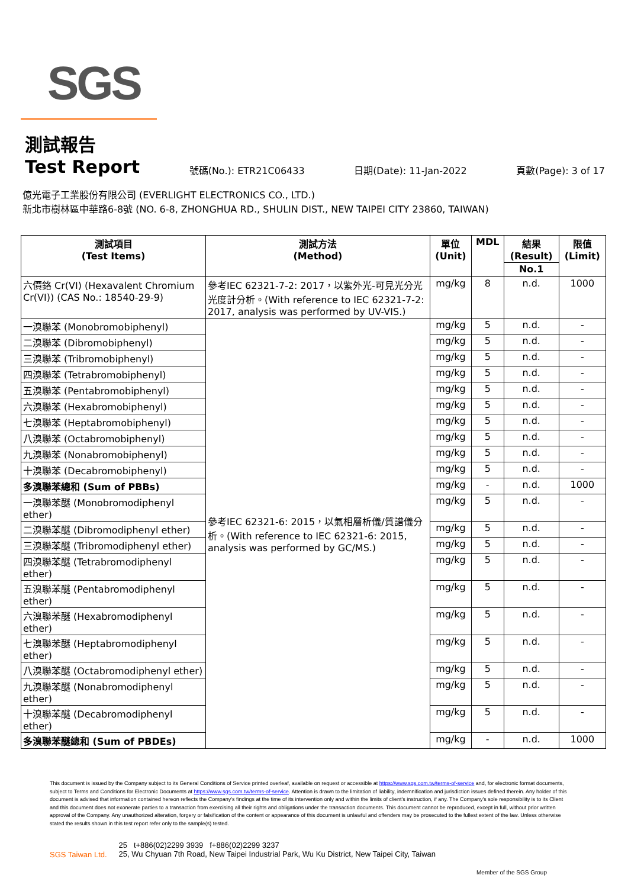SGS
測試報告
Test Report
號碼(No.): ETR21C06433 日期(Date): 11-Jan-2022 頁數(Page): 3 of 17
億光電子工業股份有限公司 (EVERLIGHT ELECTRONICS CO., LTD.)
新北市樹林區中華路6-8號 (NO. 6-8, ZHONGHUA RD., SHULIN DIST., NEW TAIPEI CITY 23860, TAIWAN)
| 測試項目 (Test Items) | 測試方法 (Method) | 單位 (Unit) | MDL | 結果 (Result) | 限值 (Limit) |
| --- | --- | --- | --- | --- | --- |
| | | | | No.1 | |
| 六價鉻 Cr(VI) (Hexavalent Chromium Cr(VI)) (CAS No.: 18540-29-9) | 參考IEC 62321-7-2: 2017，以紫外光-可見光分光光度計分析。(With reference to IEC 62321-7-2: 2017, analysis was performed by UV-VIS.) | mg/kg | 8 | n.d. | 1000 |
| 一溴聯苯 (Monobromobiphenyl) | 參考IEC 62321-6: 2015，以氣相層析儀/質譜儀分析。(With reference to IEC 62321-6: 2015, analysis was performed by GC/MS.) | mg/kg | 5 | n.d. | - |
| 二溴聯苯 (Dibromobiphenyl) | | mg/kg | 5 | n.d. | - |
| 三溴聯苯 (Tribromobiphenyl) | | mg/kg | 5 | n.d. | - |
| 四溴聯苯 (Tetrabromobiphenyl) | | mg/kg | 5 | n.d. | - |
| 五溴聯苯 (Pentabromobiphenyl) | | mg/kg | 5 | n.d. | - |
| 六溴聯苯 (Hexabromobiphenyl) | | mg/kg | 5 | n.d. | - |
| 七溴聯苯 (Heptabromobiphenyl) | | mg/kg | 5 | n.d. | - |
| 八溴聯苯 (Octabromobiphenyl) | | mg/kg | 5 | n.d. | - |
| 九溴聯苯 (Nonabromobiphenyl) | | mg/kg | 5 | n.d. | - |
| 十溴聯苯 (Decabromobiphenyl) | | mg/kg | 5 | n.d. | - |
| 多溴聯苯總和 (Sum of PBBs) | | mg/kg | - | n.d. | 1000 |
| 一溴聯苯醚 (Monobromodiphenyl ether) | | mg/kg | 5 | n.d. | - |
| 二溴聯苯醚 (Dibromodiphenyl ether) | | mg/kg | 5 | n.d. | - |
| 三溴聯苯醚 (Tribromodiphenyl ether) | | mg/kg | 5 | n.d. | - |
| 四溴聯苯醚 (Tetrabromodiphenyl ether) | | mg/kg | 5 | n.d. | - |
| 五溴聯苯醚 (Pentabromodiphenyl ether) | | mg/kg | 5 | n.d. | - |
| 六溴聯苯醚 (Hexabromodiphenyl ether) | | mg/kg | 5 | n.d. | - |
| 七溴聯苯醚 (Heptabromodiphenyl ether) | | mg/kg | 5 | n.d. | - |
| 八溴聯苯醚 (Octabromodiphenyl ether) | | mg/kg | 5 | n.d. | - |
| 九溴聯苯醚 (Nonabromodiphenyl ether) | | mg/kg | 5 | n.d. | - |
| 十溴聯苯醚 (Decabromodiphenyl ether) | | mg/kg | 5 | n.d. | - |
| 多溴聯苯醚總和 (Sum of PBDEs) | | mg/kg | - | n.d. | 1000 |
This document is issued by the Company subject to its General Conditions of Service printed overleaf, available on request or accessible at https://www.sgs.com.tw/terms-of-service and, for electronic format documents, subject to Terms and Conditions for Electronic Documents at https://www.sgs.com.tw/terms-of-service. Attention is drawn to the limitation of liability, indemnification and jurisdiction issues defined therein. Any holder of this document is advised that information contained hereon reflects the Company's findings at the time of its intervention only and within the limits of client's instruction, if any. The Company's sole responsibility is to its Client and this document does not exonerate parties to a transaction from exercising all their rights and obligations under the transaction documents. This document cannot be reproduced, except in full, without prior written approval of the Company. Any unauthorized alteration, forgery or falsification of the content or appearance of this document is unlawful and offenders may be prosecuted to the fullest extent of the law. Unless otherwise stated the results shown in this test report refer only to the sample(s) tested.
SGS Taiwan Ltd. 25 t+886(02)2299 3939 f+886(02)2299 3237
25, Wu Chyuan 7th Road, New Taipei Industrial Park, Wu Ku District, New Taipei City, Taiwan
Member of the SGS Group